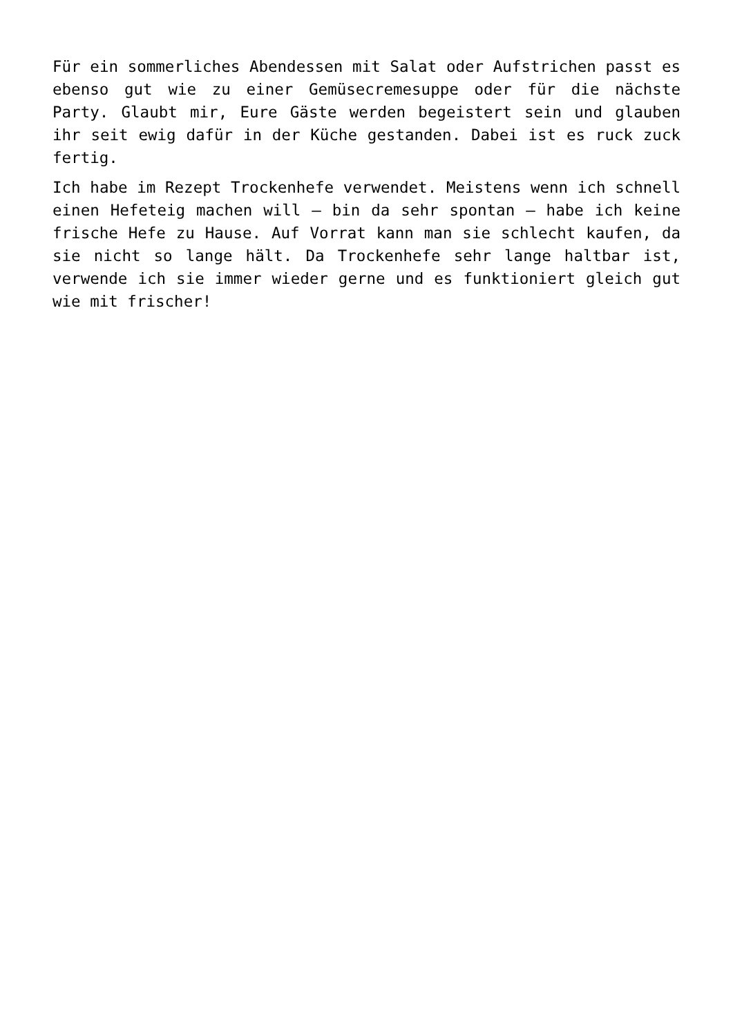Für ein sommerliches Abendessen mit Salat oder Aufstrichen passt es ebenso gut wie zu einer Gemüsecremesuppe oder für die nächste Party. Glaubt mir, Eure Gäste werden begeistert sein und glauben ihr seit ewig dafür in der Küche gestanden. Dabei ist es ruck zuck fertig.
Ich habe im Rezept Trockenhefe verwendet. Meistens wenn ich schnell einen Hefeteig machen will – bin da sehr spontan – habe ich keine frische Hefe zu Hause. Auf Vorrat kann man sie schlecht kaufen, da sie nicht so lange hält. Da Trockenhefe sehr lange haltbar ist, verwende ich sie immer wieder gerne und es funktioniert gleich gut wie mit frischer!